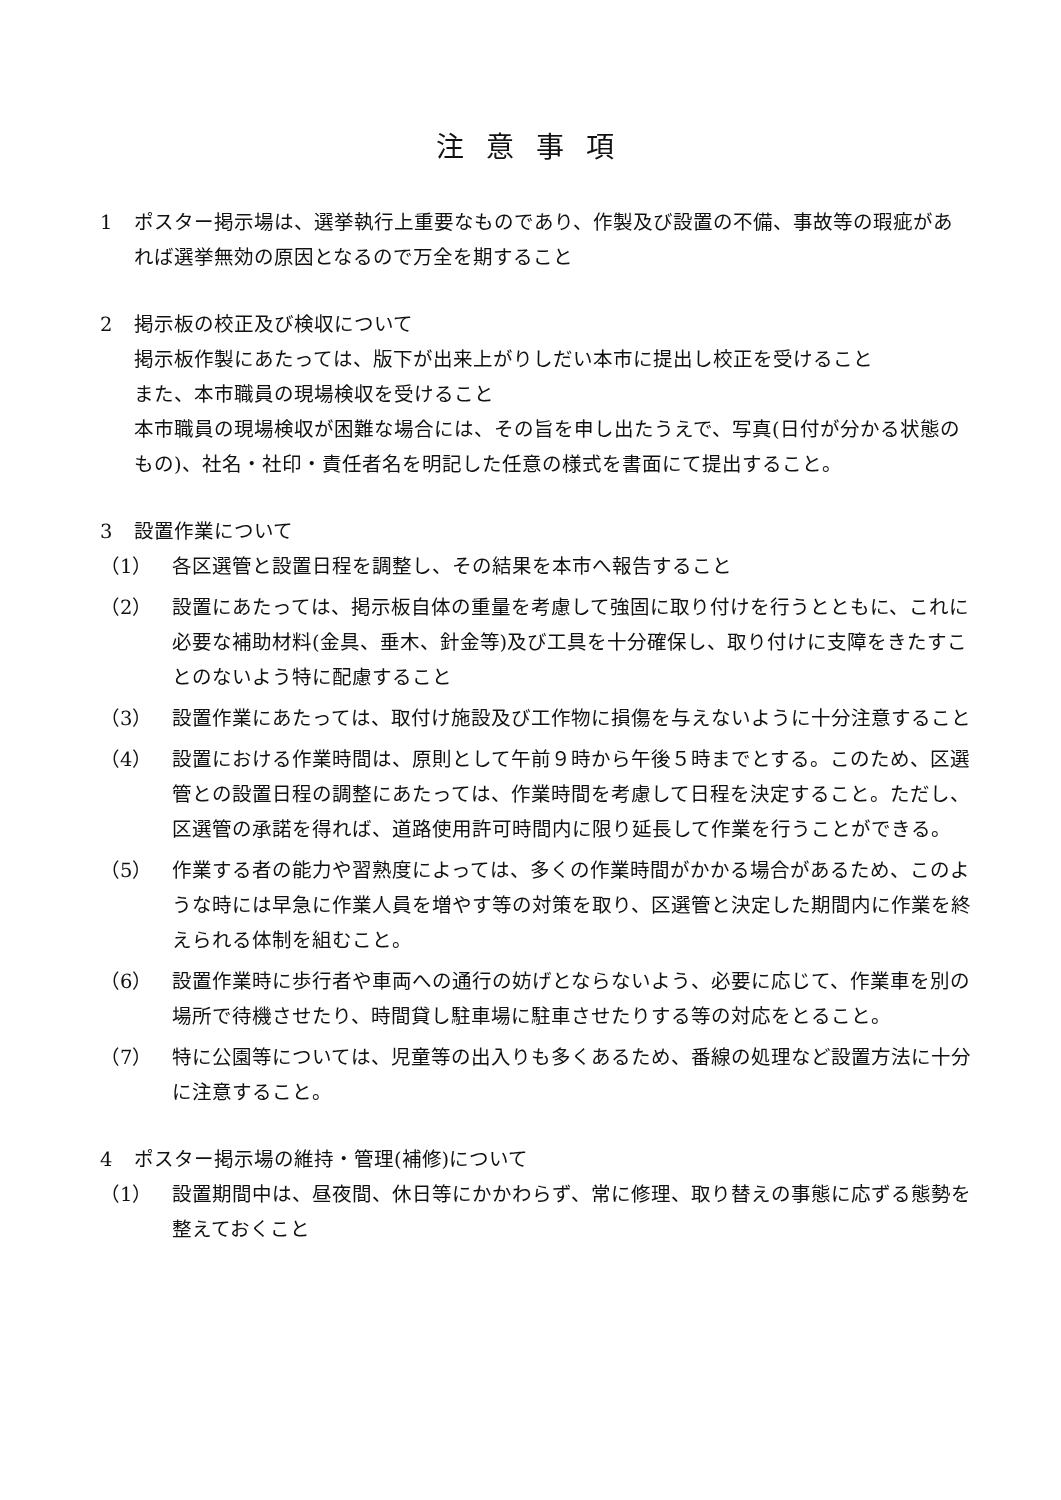注意事項
1 ポスター掲示場は、選挙執行上重要なものであり、作製及び設置の不備、事故等の瑕疵があれば選挙無効の原因となるので万全を期すること
2 掲示板の校正及び検収について
掲示板作製にあたっては、版下が出来上がりしだい本市に提出し校正を受けること
また、本市職員の現場検収を受けること
本市職員の現場検収が困難な場合には、その旨を申し出たうえで、写真(日付が分かる状態のもの)、社名・社印・責任者名を明記した任意の様式を書面にて提出すること。
3 設置作業について
（1） 各区選管と設置日程を調整し、その結果を本市へ報告すること
（2） 設置にあたっては、掲示板自体の重量を考慮して強固に取り付けを行うとともに、これに必要な補助材料(金具、垂木、針金等)及び工具を十分確保し、取り付けに支障をきたすことのないよう特に配慮すること
（3） 設置作業にあたっては、取付け施設及び工作物に損傷を与えないように十分注意すること
（4） 設置における作業時間は、原則として午前９時から午後５時までとする。このため、区選管との設置日程の調整にあたっては、作業時間を考慮して日程を決定すること。ただし、区選管の承諾を得れば、道路使用許可時間内に限り延長して作業を行うことができる。
（5） 作業する者の能力や習熟度によっては、多くの作業時間がかかる場合があるため、このような時には早急に作業人員を増やす等の対策を取り、区選管と決定した期間内に作業を終えられる体制を組むこと。
（6） 設置作業時に歩行者や車両への通行の妨げとならないよう、必要に応じて、作業車を別の場所で待機させたり、時間貸し駐車場に駐車させたりする等の対応をとること。
（7） 特に公園等については、児童等の出入りも多くあるため、番線の処理など設置方法に十分に注意すること。
4 ポスター掲示場の維持・管理(補修)について
（1） 設置期間中は、昼夜間、休日等にかかわらず、常に修理、取り替えの事態に応ずる態勢を整えておくこと